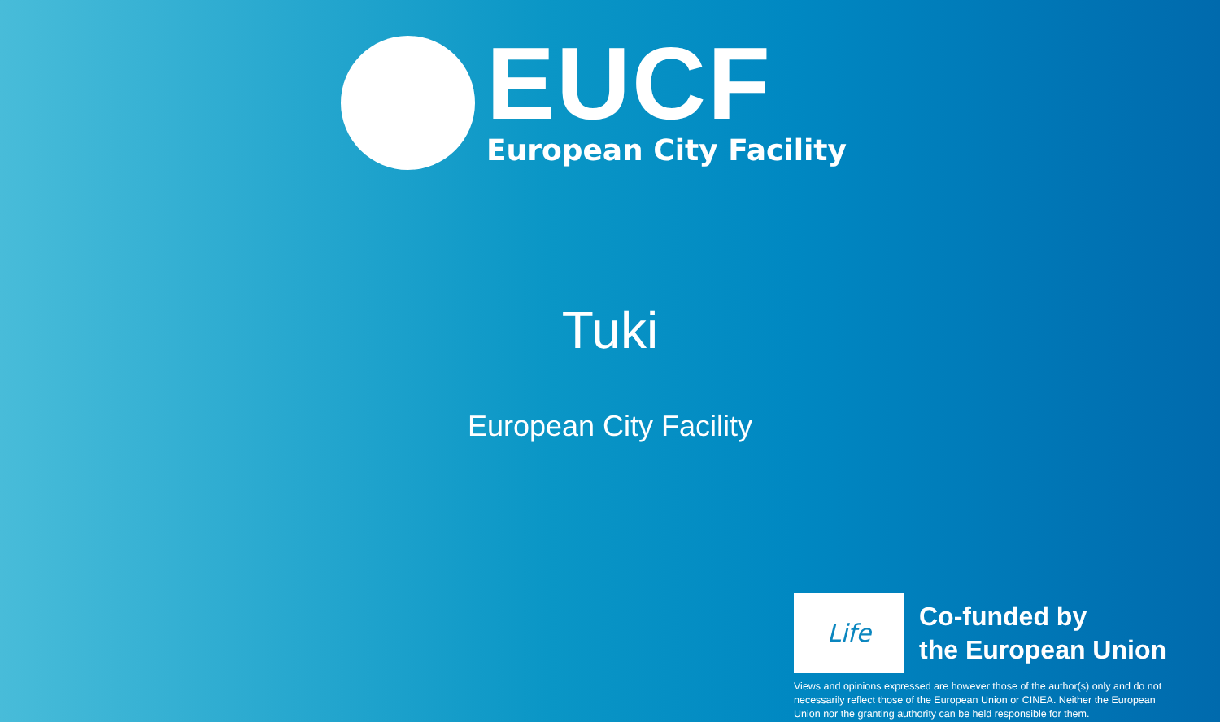EUCF
European City Facility
Tuki
European City Facility
Life
Co-funded by
the European Union
Views and opinions expressed are however those of the author(s) only and do not necessarily reflect those of the European Union or CINEA. Neither the European Union nor the granting authority can be held responsible for them.